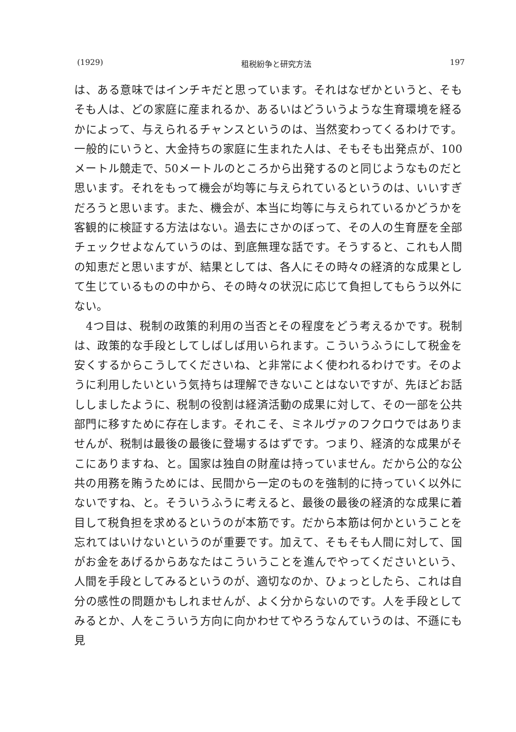(1929) 租税紛争と研究方法 197
は、ある意味ではインチキだと思っています。それはなぜかというと、そもそも人は、どの家庭に産まれるか、あるいはどういうような生育環境を経るかによって、与えられるチャンスというのは、当然変わってくるわけです。一般的にいうと、大金持ちの家庭に生まれた人は、そもそも出発点が、100メートル競走で、50メートルのところから出発するのと同じようなものだと思います。それをもって機会が均等に与えられているというのは、いいすぎだろうと思います。また、機会が、本当に均等に与えられているかどうかを客観的に検証する方法はない。過去にさかのぼって、その人の生育歴を全部チェックせよなんていうのは、到底無理な話です。そうすると、これも人間の知恵だと思いますが、結果としては、各人にその時々の経済的な成果として生じているものの中から、その時々の状況に応じて負担してもらう以外にない。
　4つ目は、税制の政策的利用の当否とその程度をどう考えるかです。税制は、政策的な手段としてしばしば用いられます。こういうふうにして税金を安くするからこうしてくださいね、と非常によく使われるわけです。そのように利用したいという気持ちは理解できないことはないですが、先ほどお話ししましたように、税制の役割は経済活動の成果に対して、その一部を公共部門に移すために存在します。それこそ、ミネルヴァのフクロウではありませんが、税制は最後の最後に登場するはずです。つまり、経済的な成果がそこにありますね、と。国家は独自の財産は持っていません。だから公的な公共の用務を賄うためには、民間から一定のものを強制的に持っていく以外にないですね、と。そういうふうに考えると、最後の最後の経済的な成果に着目して税負担を求めるというのが本筋です。だから本筋は何かということを忘れてはいけないというのが重要です。加えて、そもそも人間に対して、国がお金をあげるからあなたはこういうことを進んでやってくださいという、人間を手段としてみるというのが、適切なのか、ひょっとしたら、これは自分の感性の問題かもしれませんが、よく分からないのです。人を手段としてみるとか、人をこういう方向に向かわせてやろうなんていうのは、不遜にも見